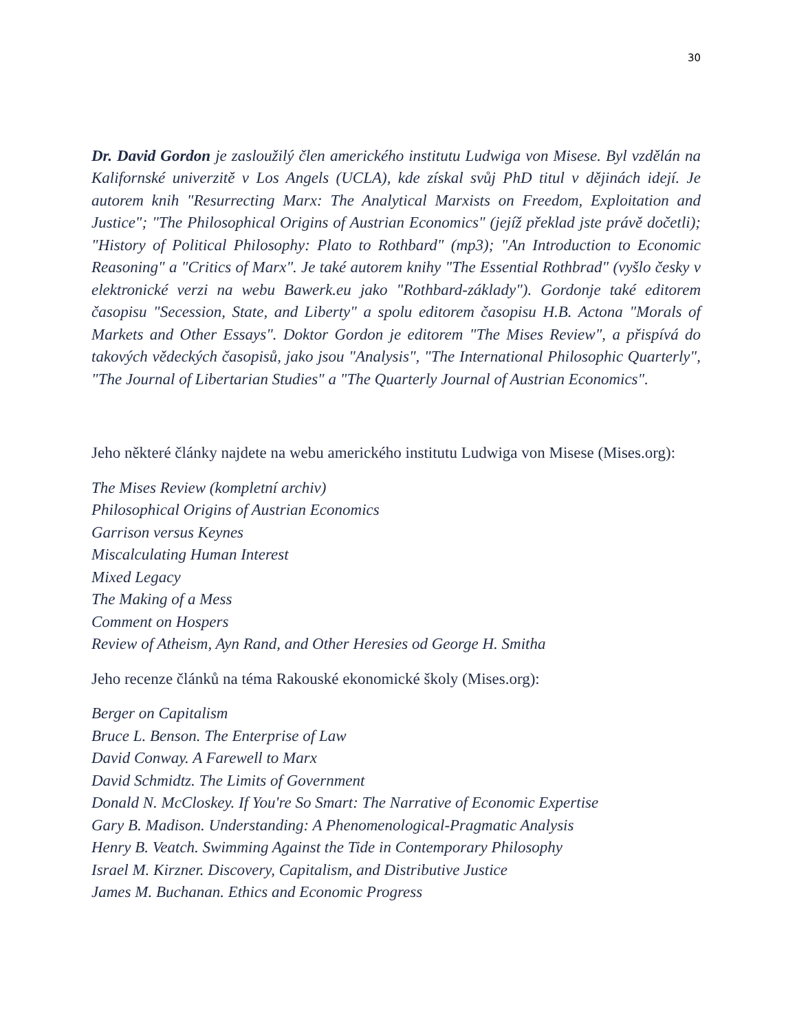30
Dr. David Gordon je zasloužilý člen amerického institutu Ludwiga von Misese. Byl vzdělán na Kalifornské univerzitě v Los Angels (UCLA), kde získal svůj PhD titul v dějinách idejí. Je autorem knih "Resurrecting Marx: The Analytical Marxists on Freedom, Exploitation and Justice"; "The Philosophical Origins of Austrian Economics" (jejíž překlad jste právě dočetli); "History of Political Philosophy: Plato to Rothbard" (mp3); "An Introduction to Economic Reasoning" a "Critics of Marx". Je také autorem knihy "The Essential Rothbrad" (vyšlo česky v elektronické verzi na webu Bawerk.eu jako "Rothbard-základy"). Gordonje také editorem časopisu "Secession, State, and Liberty" a spolu editorem časopisu H.B. Actona "Morals of Markets and Other Essays". Doktor Gordon je editorem "The Mises Review", a přispívá do takových vědeckých časopisů, jako jsou "Analysis", "The International Philosophic Quarterly", "The Journal of Libertarian Studies" a "The Quarterly Journal of Austrian Economics".
Jeho některé články najdete na webu amerického institutu Ludwiga von Misese (Mises.org):
The Mises Review (kompletní archiv)
Philosophical Origins of Austrian Economics
Garrison versus Keynes
Miscalculating Human Interest
Mixed Legacy
The Making of a Mess
Comment on Hospers
Review of Atheism, Ayn Rand, and Other Heresies od George H. Smitha
Jeho recenze článků na téma Rakouské ekonomické školy (Mises.org):
Berger on Capitalism
Bruce L. Benson. The Enterprise of Law
David Conway. A Farewell to Marx
David Schmidtz. The Limits of Government
Donald N. McCloskey. If You're So Smart: The Narrative of Economic Expertise
Gary B. Madison. Understanding: A Phenomenological-Pragmatic Analysis
Henry B. Veatch. Swimming Against the Tide in Contemporary Philosophy
Israel M. Kirzner. Discovery, Capitalism, and Distributive Justice
James M. Buchanan. Ethics and Economic Progress